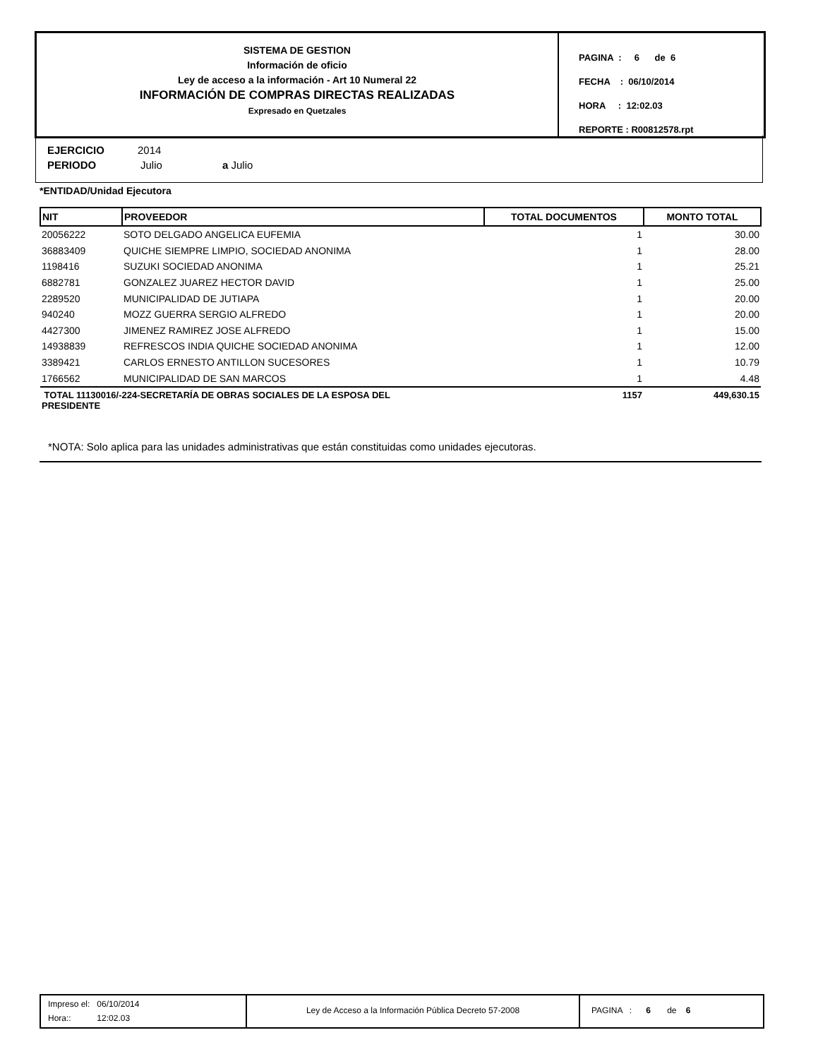SISTEMA DE GESTION
Información de oficio
Ley de acceso a la información - Art 10 Numeral 22
INFORMACIÓN DE COMPRAS DIRECTAS REALIZADAS
Expresado en Quetzales
PAGINA : 6 de 6
FECHA : 06/10/2014
HORA : 12:02.03
REPORTE : R00812578.rpt
EJERCICIO 2014
PERIODO Julio a Julio
*ENTIDAD/Unidad Ejecutora
| NIT | PROVEEDOR | TOTAL DOCUMENTOS | MONTO TOTAL |
| --- | --- | --- | --- |
| 20056222 | SOTO DELGADO ANGELICA EUFEMIA | 1 | 30.00 |
| 36883409 | QUICHE SIEMPRE LIMPIO, SOCIEDAD ANONIMA | 1 | 28.00 |
| 1198416 | SUZUKI SOCIEDAD ANONIMA | 1 | 25.21 |
| 6882781 | GONZALEZ JUAREZ HECTOR DAVID | 1 | 25.00 |
| 2289520 | MUNICIPALIDAD DE JUTIAPA | 1 | 20.00 |
| 940240 | MOZZ GUERRA SERGIO ALFREDO | 1 | 20.00 |
| 4427300 | JIMENEZ RAMIREZ JOSE ALFREDO | 1 | 15.00 |
| 14938839 | REFRESCOS INDIA QUICHE SOCIEDAD ANONIMA | 1 | 12.00 |
| 3389421 | CARLOS ERNESTO ANTILLON SUCESORES | 1 | 10.79 |
| 1766562 | MUNICIPALIDAD DE SAN MARCOS | 1 | 4.48 |
| TOTAL 11130016/-224-SECRETARÍA DE OBRAS SOCIALES DE LA ESPOSA DEL PRESIDENTE | | 1157 | 449,630.15 |
*NOTA: Solo aplica para las unidades administrativas que están constituidas como unidades ejecutoras.
Impreso el: 06/10/2014
Hora:: 12:02.03
Ley de Acceso a la Información Pública Decreto 57-2008 PAGINA : 6 de 6